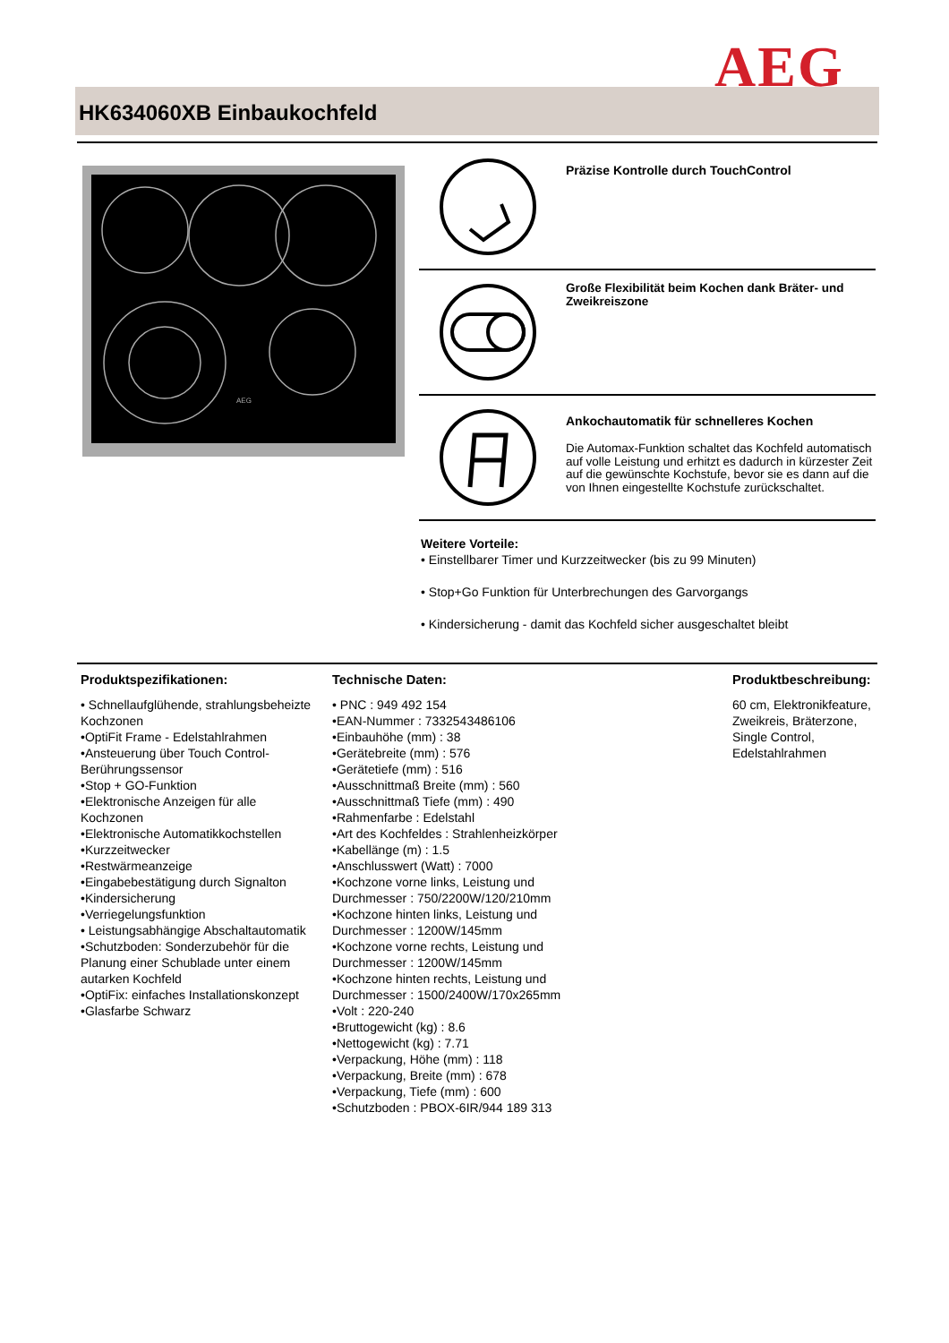AEG
HK634060XB Einbaukochfeld
AEG
Präzise Kontrolle durch TouchControl
Große Flexibilität beim Kochen dank Bräter- und Zweikreiszone
Ankochautomatik für schnelleres Kochen
Die Automax-Funktion schaltet das Kochfeld automatisch auf volle Leistung und erhitzt es dadurch in kürzester Zeit auf die gewünschte Kochstufe, bevor sie es dann auf die von Ihnen eingestellte Kochstufe zurückschaltet.
Weitere Vorteile:
• Einstellbarer Timer und Kurzzeitwecker (bis zu 99 Minuten)
• Stop+Go Funktion für Unterbrechungen des Garvorgangs
• Kindersicherung - damit das Kochfeld sicher ausgeschaltet bleibt
Produktspezifikationen:
• Schnellaufglühende, strahlungsbeheizte Kochzonen
•OptiFit Frame - Edelstahlrahmen
•Ansteuerung über Touch Control-Berührungssensor
•Stop + GO-Funktion
•Elektronische Anzeigen für alle Kochzonen
•Elektronische Automatikkochstellen
•Kurzzeitwecker
•Restwärmeanzeige
•Eingabebestätigung durch Signalton
•Kindersicherung
•Verriegelungsfunktion
• Leistungsabhängige Abschaltautomatik
•Schutzboden: Sonderzubehör für die Planung einer Schublade unter einem autarken Kochfeld
•OptiFix: einfaches Installationskonzept
•Glasfarbe Schwarz
Technische Daten:
• PNC : 949 492 154
•EAN-Nummer : 7332543486106
•Einbauhöhe (mm) : 38
•Gerätebreite (mm) : 576
•Gerätetiefe (mm) : 516
•Ausschnittmaß Breite (mm) : 560
•Ausschnittmaß Tiefe (mm) : 490
•Rahmenfarbe : Edelstahl
•Art des Kochfeldes : Strahlenheizkörper
•Kabellänge (m) : 1.5
•Anschlusswert (Watt) : 7000
•Kochzone vorne links, Leistung und Durchmesser : 750/2200W/120/210mm
•Kochzone hinten links, Leistung und Durchmesser : 1200W/145mm
•Kochzone vorne rechts, Leistung und Durchmesser : 1200W/145mm
•Kochzone hinten rechts, Leistung und Durchmesser : 1500/2400W/170x265mm
•Volt : 220-240
•Bruttogewicht (kg) : 8.6
•Nettogewicht (kg) : 7.71
•Verpackung, Höhe (mm) : 118
•Verpackung, Breite (mm) : 678
•Verpackung, Tiefe (mm) : 600
•Schutzboden : PBOX-6IR/944 189 313
Produktbeschreibung:
60 cm, Elektronikfeature, Zweikreis, Bräterzone, Single Control, Edelstahlrahmen